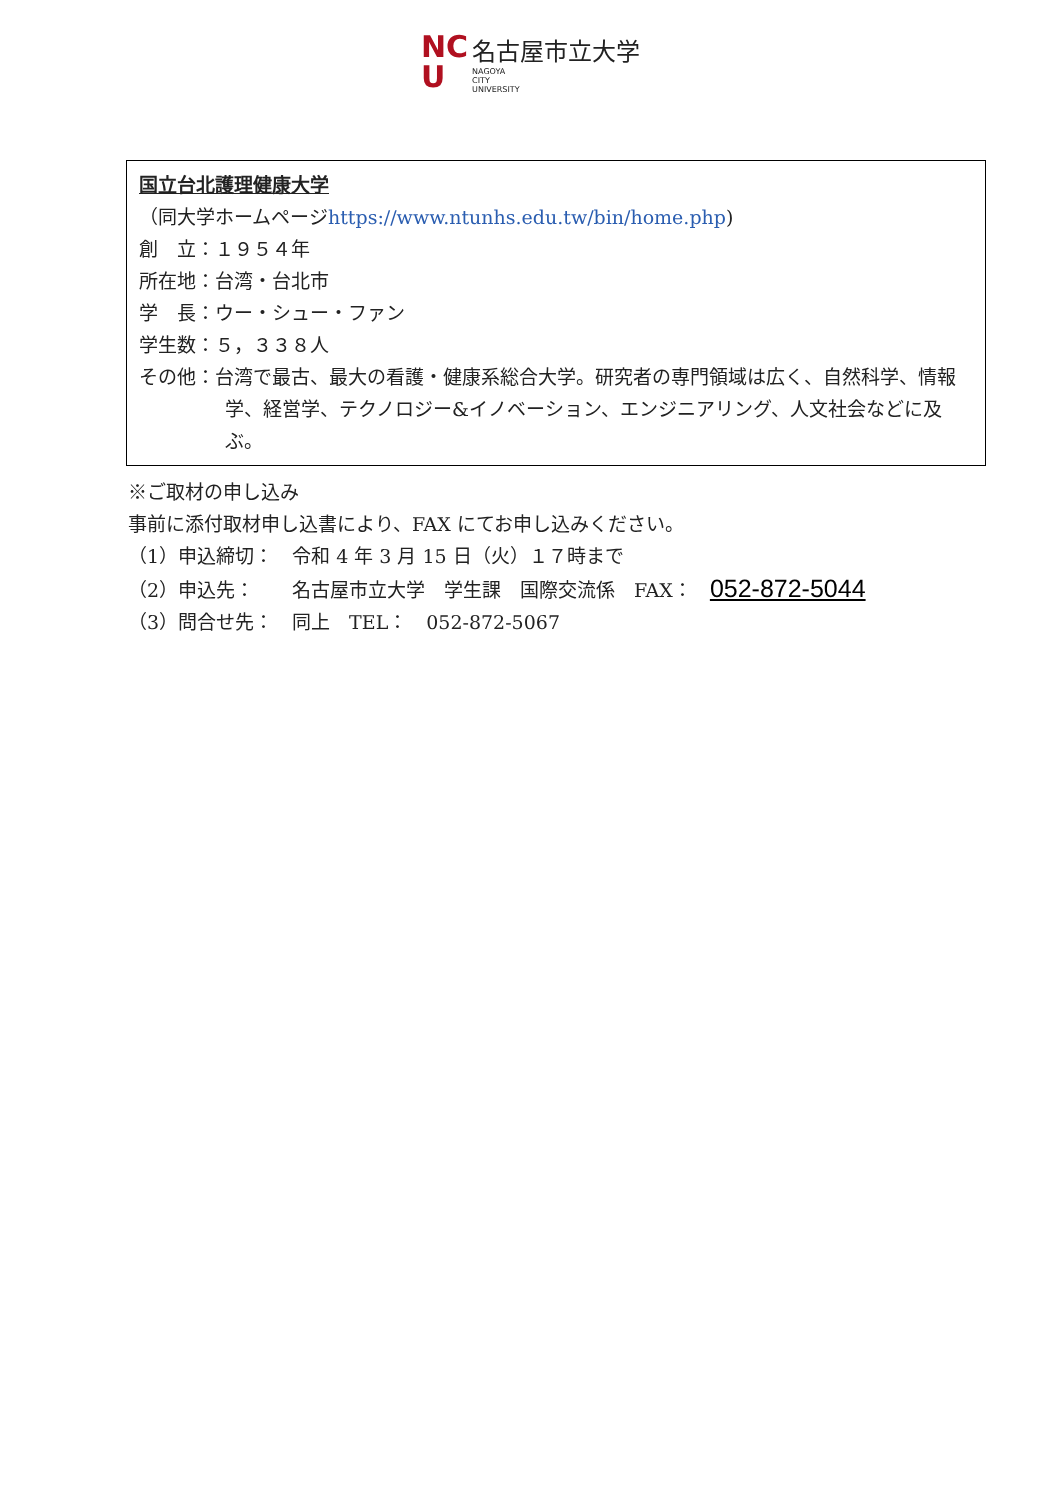NC
U
名古屋市立大学
NAGOYA
CITY
UNIVERSITY
国立台北護理健康大学
（同大学ホームページhttps://www.ntunhs.edu.tw/bin/home.php)
創　立：１９５４年
所在地：台湾・台北市
学　長：ウー・シュー・ファン
学生数：５，３３８人
その他：台湾で最古、最大の看護・健康系総合大学。研究者の専門領域は広く、自然科学、情報学、経営学、テクノロジー&イノベーション、エンジニアリング、人文社会などに及ぶ。
※ご取材の申し込み
事前に添付取材申し込書により、FAX にてお申し込みください。
（1）申込締切：　令和 4 年 3 月 15 日（火）１７時まで
（2）申込先：　　名古屋市立大学　学生課　国際交流係　FAX： 052-872-5044
（3）問合せ先：　同上　TEL：　052-872-5067